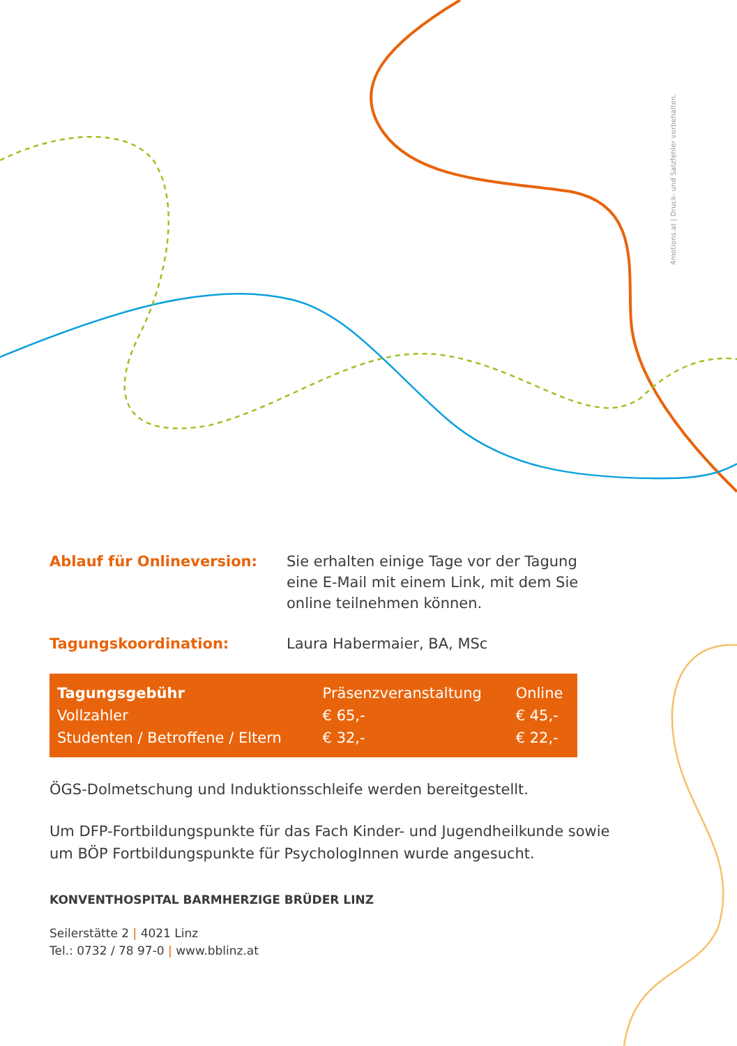4motions.at | Druck- und Satzfehler vorbehalten.
Ablauf für Onlineversion: Sie erhalten einige Tage vor der Tagung
eine E-Mail mit einem Link, mit dem Sie
online teilnehmen können.
Tagungskoordination: Laura Habermaier, BA, MSc
| Tagungsgebühr | Präsenzveranstaltung | Online |
| --- | --- | --- |
| Vollzahler | € 65,- | € 45,- |
| Studenten / Betroffene / Eltern | € 32,- | € 22,- |
ÖGS-Dolmetschung und Induktionsschleife werden bereitgestellt.
Um DFP-Fortbildungspunkte für das Fach Kinder- und Jugendheilkunde sowie
um BÖP Fortbildungspunkte für PsychologInnen wurde angesucht.
KONVENTHOSPITAL BARMHERZIGE BRÜDER LINZ
Seilerstätte 2 | 4021 Linz
Tel.: 0732 / 78 97-0 | www.bblinz.at